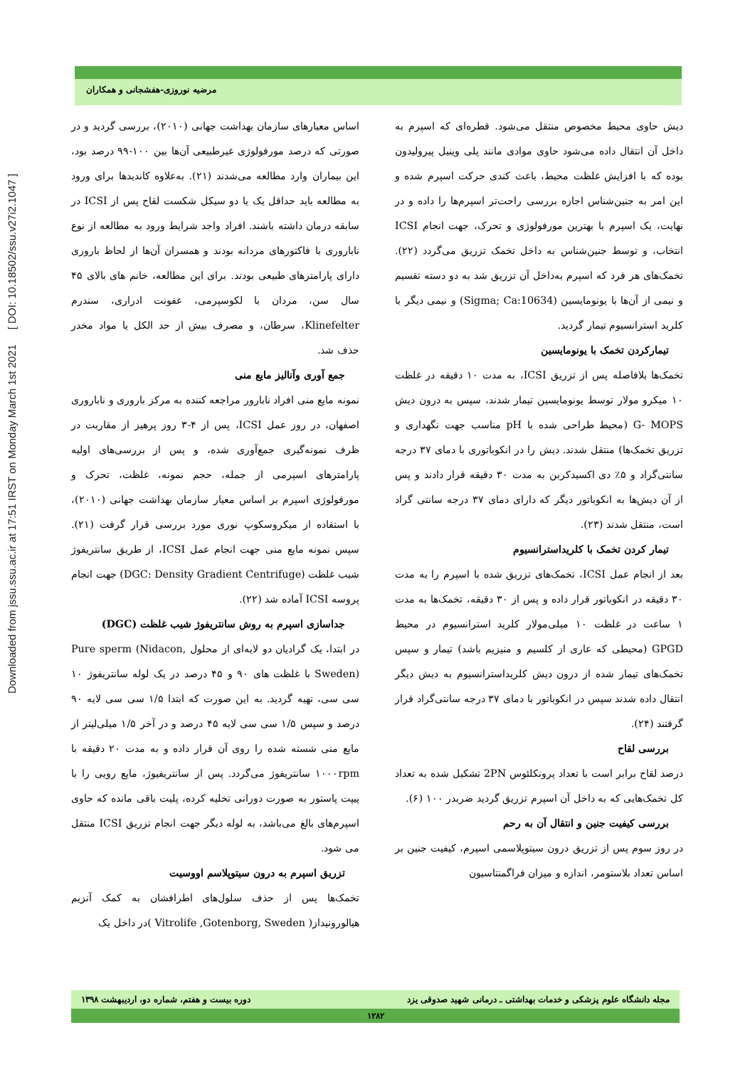Downloaded from jssu.ssu.ac.ir at 17:51 IRST on Monday March 1st 2021 [ DOI: 10.18502/ssu.v27i2.1047 ]
مرضیه نوروزی-هفشجانی و همکاران
اساس معیارهای سازمان بهداشت جهانی (۲۰۱۰)، بررسی گردید و در صورتی که درصد مورفولوژی غیرطبیعی آن‌ها بین ۱۰۰-۹۹ درصد بود، این بیماران وارد مطالعه می‌شدند (۲۱). به‌علاوه کاندیدها برای ورود به مطالعه باید حداقل یک یا دو سیکل شکست لقاح پس از ICSI در سابقه درمان داشته باشند. افراد واجد شرایط ورود به مطالعه از نوع ناباروری با فاکتورهای مردانه بودند و همسران آن‌ها از لحاظ باروری دارای پارامترهای طبیعی بودند. برای این مطالعه، خانم های بالای ۴۵ سال سن، مردان با لکوسپرمی، عفونت ادراری، سندرم Klinefelter، سرطان، و مصرف بیش از حد الکل یا مواد مخدر حذف شد.
جمع آوری وآنالیز مایع منی
نمونه مایع منی افراد نابارور مراجعه کننده به مرکز باروری و ناباروری اصفهان، در روز عمل ICSI، پس از ۴-۳ روز پرهیز از مقاربت در ظرف نمونه‌گیری جمع‌آوری شده، و پس از بررسی‌های اولیه پارامترهای اسپرمی از جمله، حجم نمونه، غلظت، تحرک و مورفولوژی اسپرم بر اساس معیار سازمان بهداشت جهانی (۲۰۱۰)، با استفاده از میکروسکوپ نوری مورد بررسی قرار گرفت (۲۱). سپس نمونه مایع منی جهت انجام عمل ICSI، از طریق سانتریفوژ شیب غلظت (DGC: Density Gradient Centrifuge) جهت انجام پروسه ICSI آماده شد (۲۲).
جداسازی اسپرم به روش سانتریفوژ شیب غلظت (DGC)
در ابتدا، یک گرادیان دو لایه‌ای از محلول Pure sperm (Nidacon, Sweden) با غلظت های ۹۰ و ۴۵ درصد در یک لوله سانتریفوژ ۱۰ سی سی، تهیه گردید. به این صورت که ابتدا ۱/۵ سی سی لایه ۹۰ درصد و سپس ۱/۵ سی سی لایه ۴۵ درصد و در آخر ۱/۵ میلی‌لیتر از مایع منی شسته شده را روی آن قرار داده و به مدت ۲۰ دقیقه با ۱۰۰۰rpm سانتریفوژ می‌گردد. پس از سانتریفیوژ، مایع رویی را با پیپت پاستور به صورت دورانی تخلیه کرده، پلیت باقی مانده که حاوی اسپرم‌های بالغ می‌باشد، به لوله دیگر جهت انجام تزریق ICSI منتقل می شود.
تزریق اسپرم به درون سیتوپلاسم اووسیت
تخمک‌ها پس از حذف سلول‌های اطرافشان به کمک آنزیم هیالورونیداز( Vitrolife ,Gotenborg, Sweden )در داخل یک
دیش حاوی محیط مخصوص منتقل می‌شود. قطره‌ای که اسپرم به داخل آن انتقال داده می‌شود حاوی موادی مانند پلی وینیل پیرولیدون بوده که با افزایش غلظت محیط، باعث کندی حرکت اسپرم شده و این امر به جنین‌شناس اجازه بررسی راحت‌تر اسپرم‌ها را داده و در نهایت، یک اسپرم با بهترین مورفولوژی و تحرک، جهت انجام ICSI انتخاب، و توسط جنین‌شناس به داخل تخمک تزریق می‌گردد (۲۲). تخمک‌های هر فرد که اسپرم به‌داخل آن تزریق شد به دو دسته تقسیم و نیمی از آن‌ها با یونومایسین (Sigma; Ca:10634) و نیمی دیگر با کلرید استرانسیوم تیمار گردید.
تیمارکردن تخمک با یونومایسین
تخمک‌ها بلافاصله پس از تزریق ICSI، به مدت ۱۰ دقیقه در غلظت ۱۰ میکرو مولار توسط یونومایسین تیمار شدند، سپس به درون دیش G- MOPS (محیط طراحی شده با pH مناسب جهت نگهداری و تزریق تخمک‌ها) منتقل شدند. دیش را در انکوباتوری با دمای ۳۷ درجه سانتی‌گراد و ۵٪ دی اکسیدکربن به مدت ۳۰ دقیقه قرار دادند و پس از آن دیش‌ها به انکوباتور دیگر که دارای دمای ۳۷ درجه سانتی گراد است، منتقل شدند (۲۳).
تیمار کردن تخمک با کلریداسترانسیوم
بعد از انجام عمل ICSI، تخمک‌های تزریق شده با اسپرم را به مدت ۳۰ دقیقه در انکوباتور قرار داده و پس از ۳۰ دقیقه، تخمک‌ها به مدت ۱ ساعت در غلظت ۱۰ میلی‌مولار کلرید استرانسیوم در محیط GPGD (محیطی که عاری از کلسیم و منیزیم باشد) تیمار و سپس تخمک‌های تیمار شده از درون دیش کلریداسترانسیوم به دیش دیگر انتقال داده شدند سپس در انکوباتور با دمای ۳۷ درجه سانتی‌گراد قرار گرفتند (۲۴).
بررسی لقاح
درصد لقاح برابر است با تعداد پرونکلئوس 2PN تشکیل شده به تعداد کل تخمک‌هایی که به داخل آن اسپرم تزریق گردید ضربدر ۱۰۰ (۶).
بررسی کیفیت جنین و انتقال آن به رحم
در روز سوم پس از تزریق درون سیتوپلاسمی اسپرم، کیفیت جنین بر اساس تعداد بلاستومر، اندازه و میزان فراگمنتاسیون
مجله دانشگاه علوم پزشکی و خدمات بهداشتی ـ درمانی شهید صدوقی یزد دوره بیست و هفتم، شماره دو، اردیبهشت ۱۳۹۸
۱۲۸۲